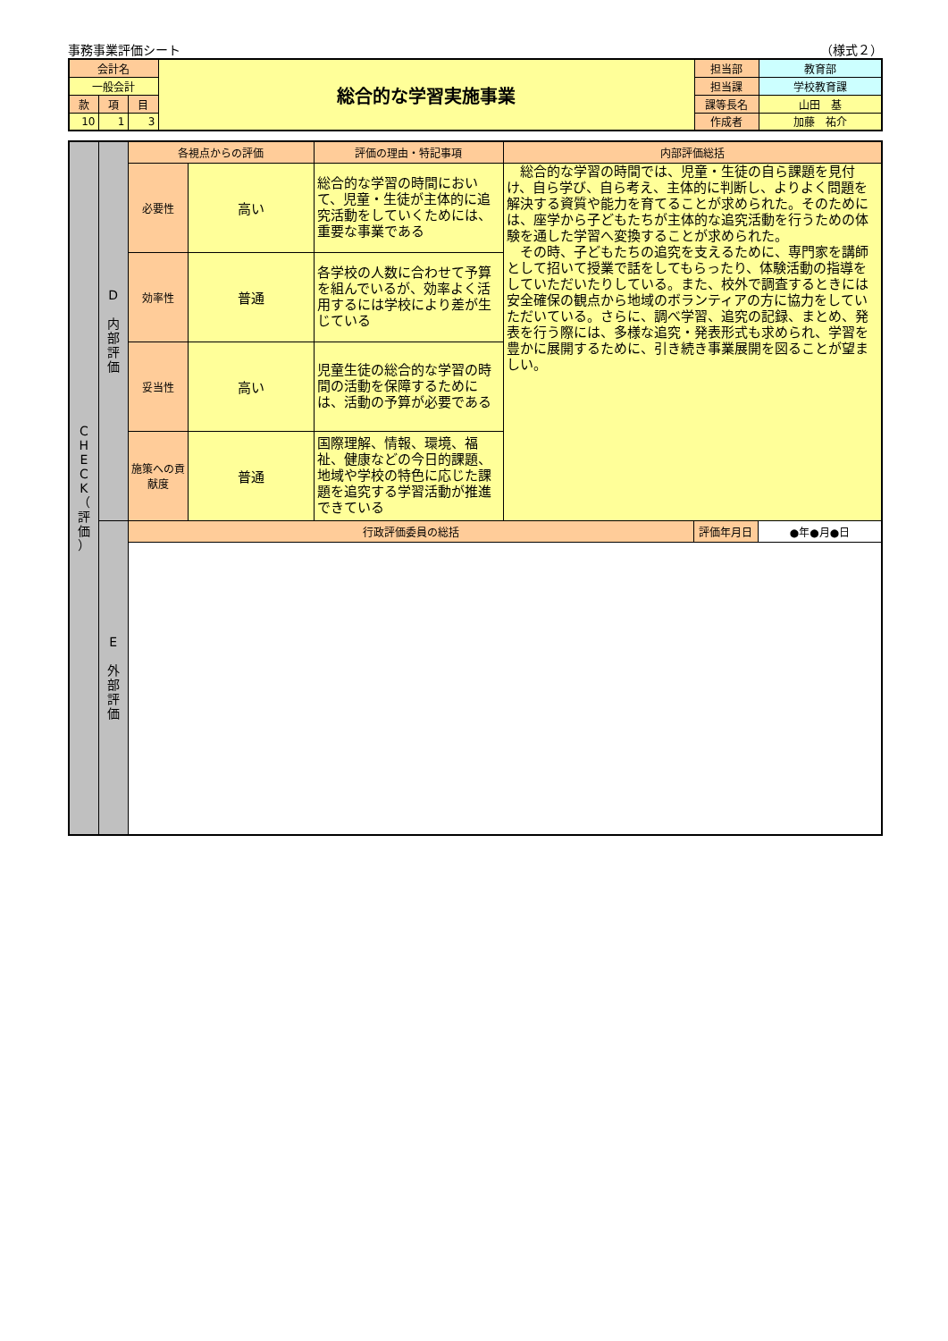事務事業評価シート （様式２）
| 会計名 | | | 総合的な学習実施事業 | 担当部 | 教育部 |
| 一般会計 | | | | 担当課 | 学校教育課 |
| 款 | 項 | 目 | | 課等長名 | 山田 基 |
| 10 | 1 | 3 | | 作成者 | 加藤 祐介 |
| C H E C K （ 評 価 ） | D 内 部 評 価 | 各視点からの評価 | | 評価の理由・特記事項 | 内部評価総括 | | |
| | | 必要性 | 高い | 総合的な学習の時間において、児童・生徒が主体的に追究活動をしていくためには、重要な事業である | 総合的な学習の時間では、児童・生徒の自ら課題を見付け、自ら学び、自ら考え、主体的に判断し、よりよく問題を解決する資質や能力を育てることが求められた。そのためには、座学から子どもたちが主体的な追究活動を行うための体験を通した学習へ変換することが求められた。 その時、子どもたちの追究を支えるために、専門家を講師として招いて授業で話をしてもらったり、体験活動の指導をしていただいたりしている。また、校外で調査するときには安全確保の観点から地域のボランティアの方に協力をしていただいている。さらに、調べ学習、追究の記録、まとめ、発表を行う際には、多様な追究・発表形式も求められ、学習を豊かに展開するために、引き続き事業展開を図ることが望ましい。 | | |
| | | 効率性 | 普通 | 各学校の人数に合わせて予算を組んでいるが、効率よく活用するには学校により差が生じている | | | |
| | | 妥当性 | 高い | 児童生徒の総合的な学習の時間の活動を保障するためには、活動の予算が必要である | | | |
| | | 施策への貢献度 | 普通 | 国際理解、情報、環境、福祉、健康などの今日的課題、地域や学校の特色に応じた課題を追究する学習活動が推進できている | | | |
| | E 外 部 評 価 | 行政評価委員の総括 | | | | 評価年月日 | ●年●月●日 |